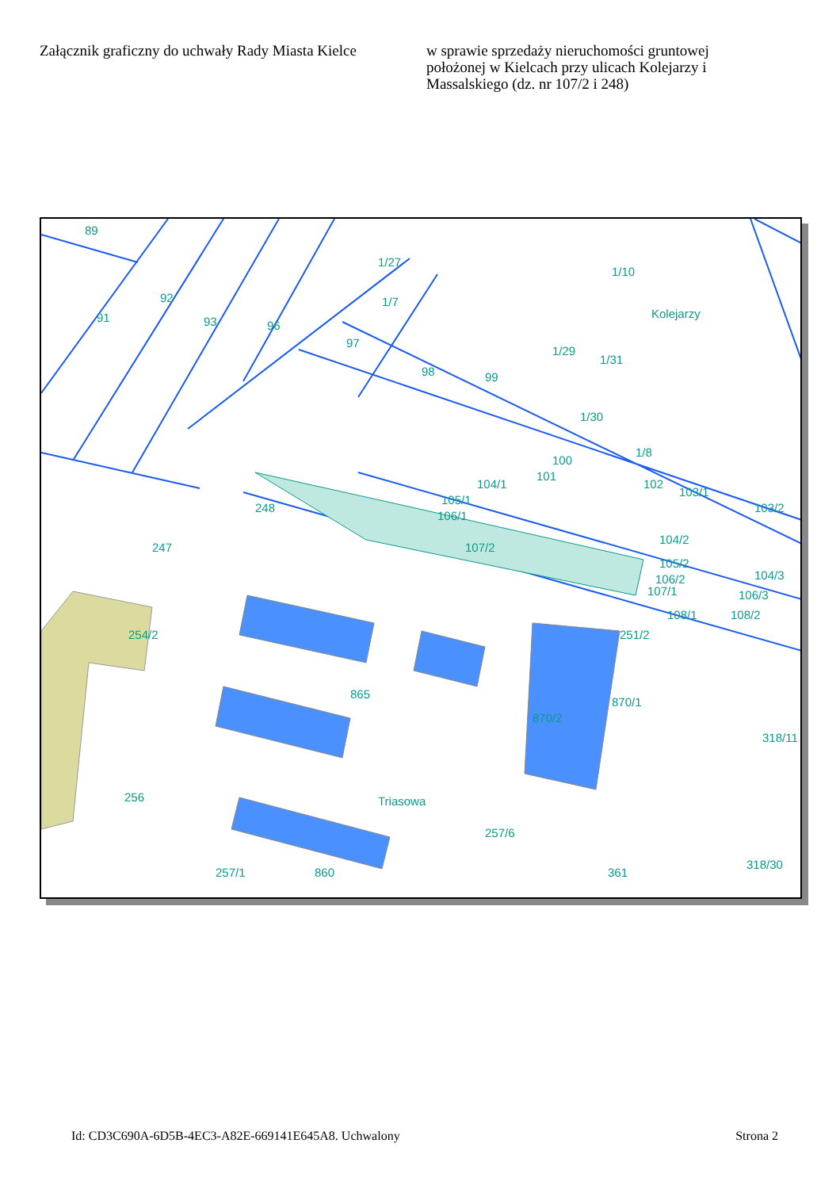Załącznik graficzny do uchwały Rady Miasta Kielce
w sprawie sprzedaży nieruchomości gruntowej położonej w Kielcach przy ulicach Kolejarzy i Massalskiego (dz. nr 107/2 i 248)
89
92
91
93
96
97
98
99
1/7
1/27
1/10
1/29
1/31
1/30
100
101
104/1
1/8
102
103/1
103/2
248
105/1
106/1
107/2
247
104/2
105/2
106/2
107/1
104/3
106/3
108/2
108/1
254/2
251/2
865
870/2
870/1
318/11
256
257/6
Triasowa
Kolejarzy
257/1
860
361
318/30
Id: CD3C690A-6D5B-4EC3-A82E-669141E645A8. Uchwalony Strona 2